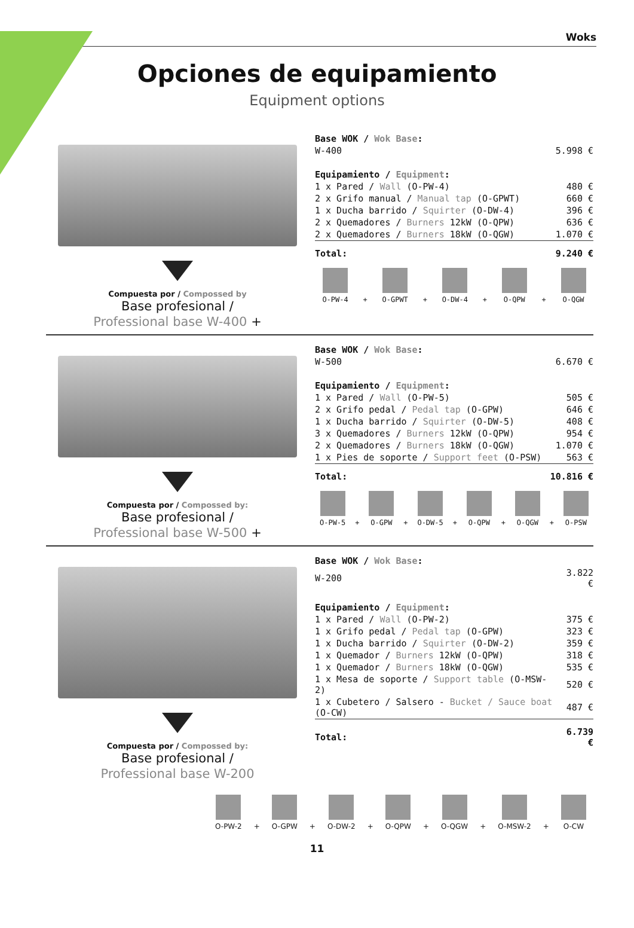Woks
Opciones de equipamiento
Equipment options
Compuesta por / Compossed by
Base profesional /
Professional base W-400 +
| Base WOK / Wok Base : | |
| W-400 | 5.998 € |
| Equipamiento / Equipment : | |
| 1 x Pared / Wall (O-PW-4) | 480 € |
| 2 x Grifo manual / Manual tap (O-GPWT) | 660 € |
| 1 x Ducha barrido / Squirter (O-DW-4) | 396 € |
| 2 x Quemadores / Burners 12kW (O-QPW) | 636 € |
| 2 x Quemadores / Burners 18kW (O-QGW) | 1.070 € |
| Total: | 9.240 € |
O-PW-4
+
O-GPWT
+
O-DW-4
+
O-QPW
+
O-QGW
Compuesta por / Compossed by:
Base profesional /
Professional base W-500 +
| Base WOK / Wok Base : | |
| W-500 | 6.670 € |
| Equipamiento / Equipment : | |
| 1 x Pared / Wall (O-PW-5) | 505 € |
| 2 x Grifo pedal / Pedal tap (O-GPW) | 646 € |
| 1 x Ducha barrido / Squirter (O-DW-5) | 408 € |
| 3 x Quemadores / Burners 12kW (O-QPW) | 954 € |
| 2 x Quemadores / Burners 18kW (O-QGW) | 1.070 € |
| 1 x Pies de soporte / Support feet (O-PSW) | 563 € |
| Total: | 10.816 € |
O-PW-5
+
O-GPW
+
O-DW-5
+
O-QPW
+
O-QGW
+
O-PSW
Compuesta por / Compossed by:
Base profesional /
Professional base W-200
| Base WOK / Wok Base : | |
| W-200 | 3.822 € |
| Equipamiento / Equipment : | |
| 1 x Pared / Wall (O-PW-2) | 375 € |
| 1 x Grifo pedal / Pedal tap (O-GPW) | 323 € |
| 1 x Ducha barrido / Squirter (O-DW-2) | 359 € |
| 1 x Quemador / Burners 12kW (O-QPW) | 318 € |
| 1 x Quemador / Burners 18kW (O-QGW) | 535 € |
| 1 x Mesa de soporte / Support table (O-MSW-2) | 520 € |
| 1 x Cubetero / Salsero - Bucket / Sauce boat (O-CW) | 487 € |
| Total: | 6.739 € |
O-PW-2
+
O-GPW
+
O-DW-2
+
O-QPW
+
O-QGW
+
O-MSW-2
+
O-CW
11